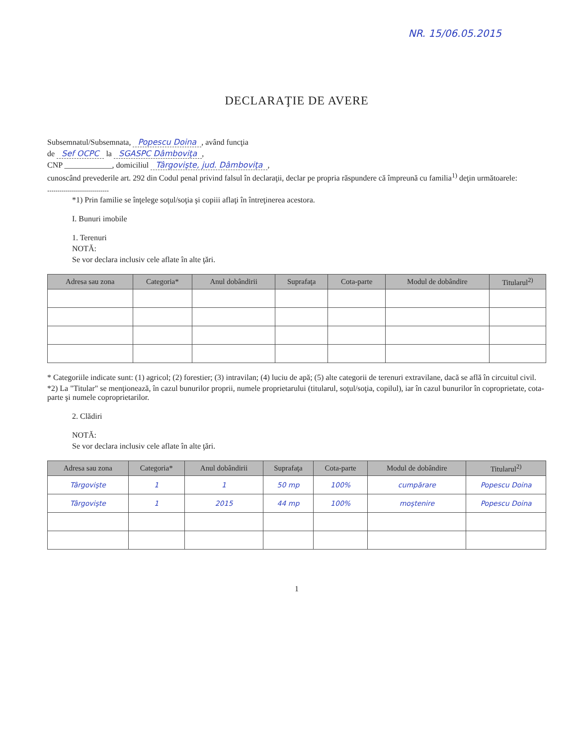NR. 15/06.05.2015
DECLARAŢIE DE AVERE
Subsemnatul/Subsemnata, Popescu Doina, având funcţia
de Sef OCPC la SGASPC Dâmboviţa,
CNP ____________, domiciliul Târgovişte, jud. Dâmboviţa,
cunoscând prevederile art. 292 din Codul penal privind falsul în declaraţii, declar pe propria răspundere că împreună cu familia<sup>1)</sup> deţin următoarele:
...............................
*1) Prin familie se înţelege soţul/soţia şi copiii aflaţi în întreţinerea acestora.
I. Bunuri imobile
1. Terenuri
NOTĂ:
Se vor declara inclusiv cele aflate în alte ţări.
| Adresa sau zona | Categoria* | Anul dobândirii | Suprafaţa | Cota-parte | Modul de dobândire | Titularul<sup>2)</sup> |
| --- | --- | --- | --- | --- | --- | --- |
* Categoriile indicate sunt: (1) agricol; (2) forestier; (3) intravilan; (4) luciu de apă; (5) alte categorii de terenuri extravilane, dacă se află în circuitul civil.
*2) La "Titular" se menţionează, în cazul bunurilor proprii, numele proprietarului (titularul, soţul/soţia, copilul), iar în cazul bunurilor în coproprietate, cota-parte şi numele coproprietarilor.
2. Clădiri
NOTĂ:
Se vor declara inclusiv cele aflate în alte ţări.
| Adresa sau zona | Categoria* | Anul dobândirii | Suprafaţa | Cota-parte | Modul de dobândire | Titularul<sup>2)</sup> |
| --- | --- | --- | --- | --- | --- | --- |
| Târgovişte | 1 | 1 | 50 mp | 100% | cumpărare | Popescu Doina |
| Târgovişte | 1 | 2015 | 44 mp | 100% | moştenire | Popescu Doina |
1